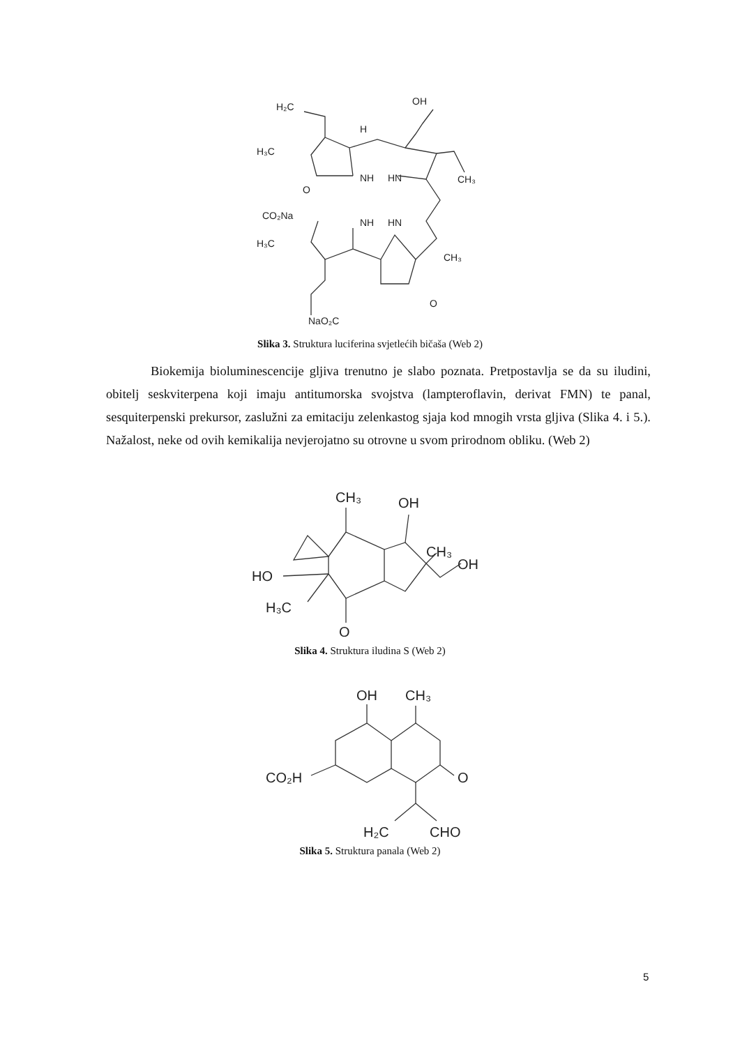H₂C
OH
H
H₃C
CH₃
NH
HN
O
CO₂Na
NH
HN
H₃C
CH₃
O
NaO₂C
Slika 3. Struktura luciferina svjetlećih bičaša (Web 2)
Biokemija bioluminescencije gljiva trenutno je slabo poznata. Pretpostavlja se da su iludini, obitelj seskviterpena koji imaju antitumorska svojstva (lampteroflavin, derivat FMN) te panal, sesquiterpenski prekursor, zaslužni za emitaciju zelenkastog sjaja kod mnogih vrsta gljiva (Slika 4. i 5.). Nažalost, neke od ovih kemikalija nevjerojatno su otrovne u svom prirodnom obliku. (Web 2)
CH₃
OH
CH₃
OH
HO
H₃C
O
Slika 4. Struktura iludina S (Web 2)
OH
CH₃
CO₂H
O
H₂C
CHO
Slika 5. Struktura panala (Web 2)
5